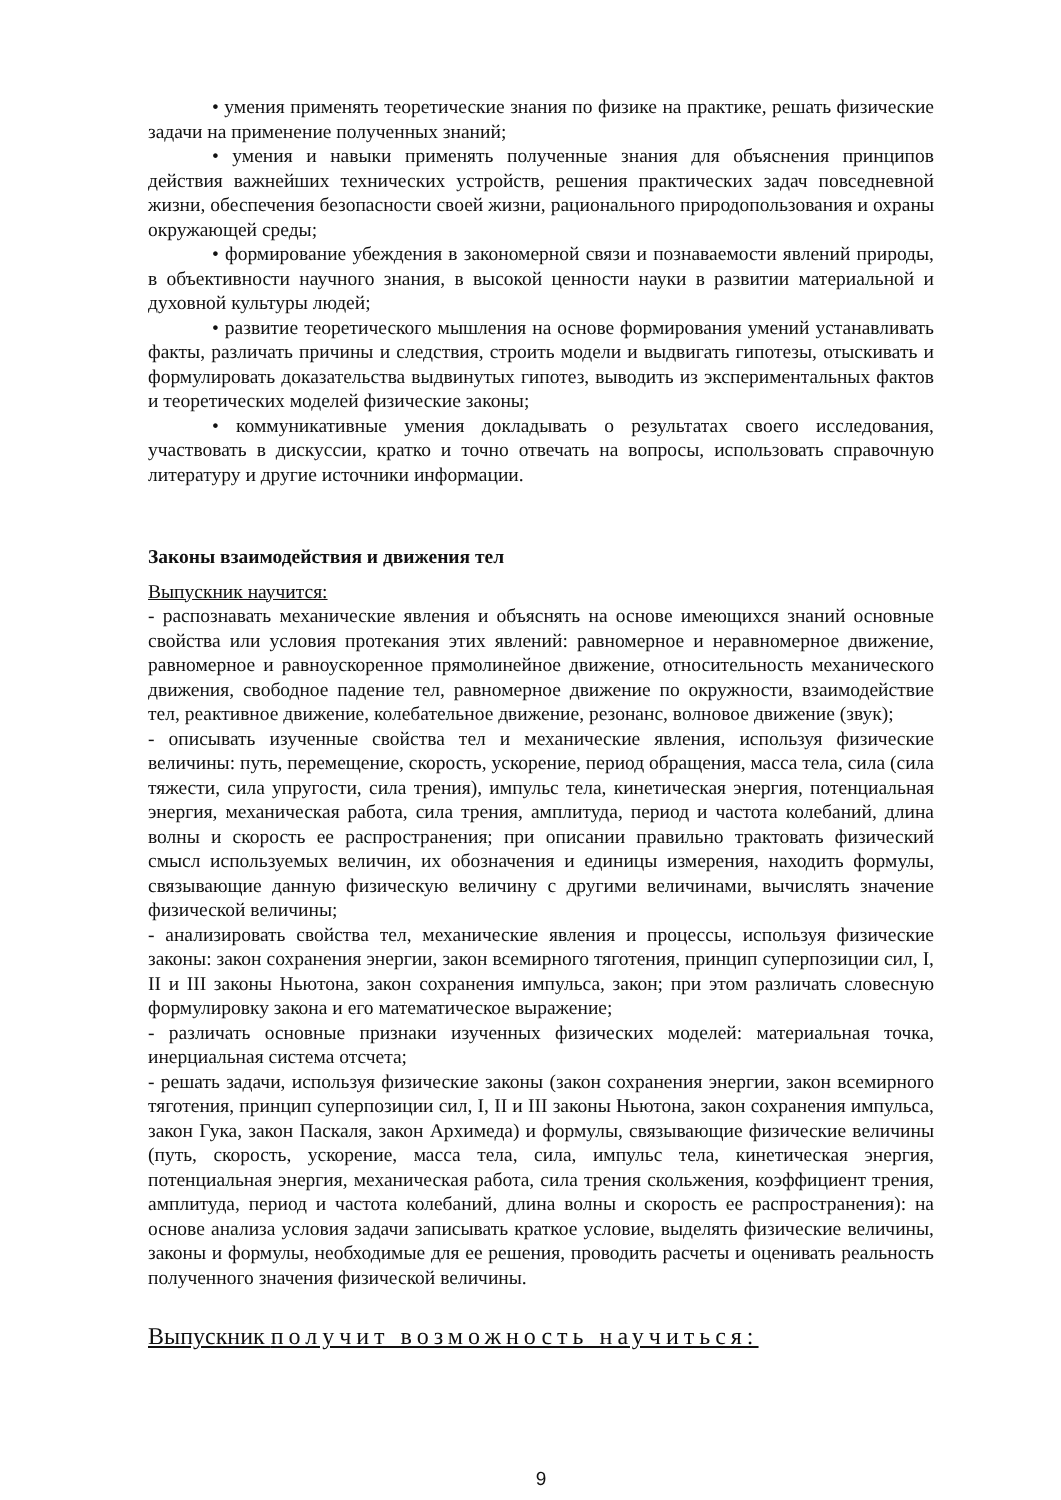• умения применять теоретические знания по физике на практике, решать физические задачи на применение полученных знаний;
• умения и навыки применять полученные знания для объяснения принципов действия важнейших технических устройств, решения практических задач повседневной жизни, обеспечения безопасности своей жизни, рационального природопользования и охраны окружающей среды;
• формирование убеждения в закономерной связи и познаваемости явлений природы, в объективности научного знания, в высокой ценности науки в развитии материальной и духовной культуры людей;
• развитие теоретического мышления на основе формирования умений устанавливать факты, различать причины и следствия, строить модели и выдвигать гипотезы, отыскивать и формулировать доказательства выдвинутых гипотез, выводить из экспериментальных фактов и теоретических моделей физические законы;
• коммуникативные умения докладывать о результатах своего исследования, участвовать в дискуссии, кратко и точно отвечать на вопросы, использовать справочную литературу и другие источники информации.
Законы взаимодействия и движения тел
Выпускник научится:
- распознавать механические явления и объяснять на основе имеющихся знаний основные свойства или условия протекания этих явлений: равномерное и неравномерное движение, равномерное и равноускоренное прямолинейное движение, относительность механического движения, свободное падение тел, равномерное движение по окружности, взаимодействие тел, реактивное движение, колебательное движение, резонанс, волновое движение (звук);
- описывать изученные свойства тел и механические явления, используя физические величины: путь, перемещение, скорость, ускорение, период обращения, масса тела, сила (сила тяжести, сила упругости, сила трения), импульс тела, кинетическая энергия, потенциальная энергия, механическая работа, сила трения, амплитуда, период и частота колебаний, длина волны и скорость ее распространения; при описании правильно трактовать физический смысл используемых величин, их обозначения и единицы измерения, находить формулы, связывающие данную физическую величину с другими величинами, вычислять значение физической величины;
- анализировать свойства тел, механические явления и процессы, используя физические законы: закон сохранения энергии, закон всемирного тяготения, принцип суперпозиции сил, I, II и III законы Ньютона, закон сохранения импульса, закон; при этом различать словесную формулировку закона и его математическое выражение;
- различать основные признаки изученных физических моделей: материальная точка, инерциальная система отсчета;
- решать задачи, используя физические законы (закон сохранения энергии, закон всемирного тяготения, принцип суперпозиции сил, I, II и III законы Ньютона, закон сохранения импульса, закон Гука, закон Паскаля, закон Архимеда) и формулы, связывающие физические величины (путь, скорость, ускорение, масса тела, сила, импульс тела, кинетическая энергия, потенциальная энергия, механическая работа, сила трения скольжения, коэффициент трения, амплитуда, период и частота колебаний, длина волны и скорость ее распространения): на основе анализа условия задачи записывать краткое условие, выделять физические величины, законы и формулы, необходимые для ее решения, проводить расчеты и оценивать реальность полученного значения физической величины.
Выпускник получит возможность научиться:
9